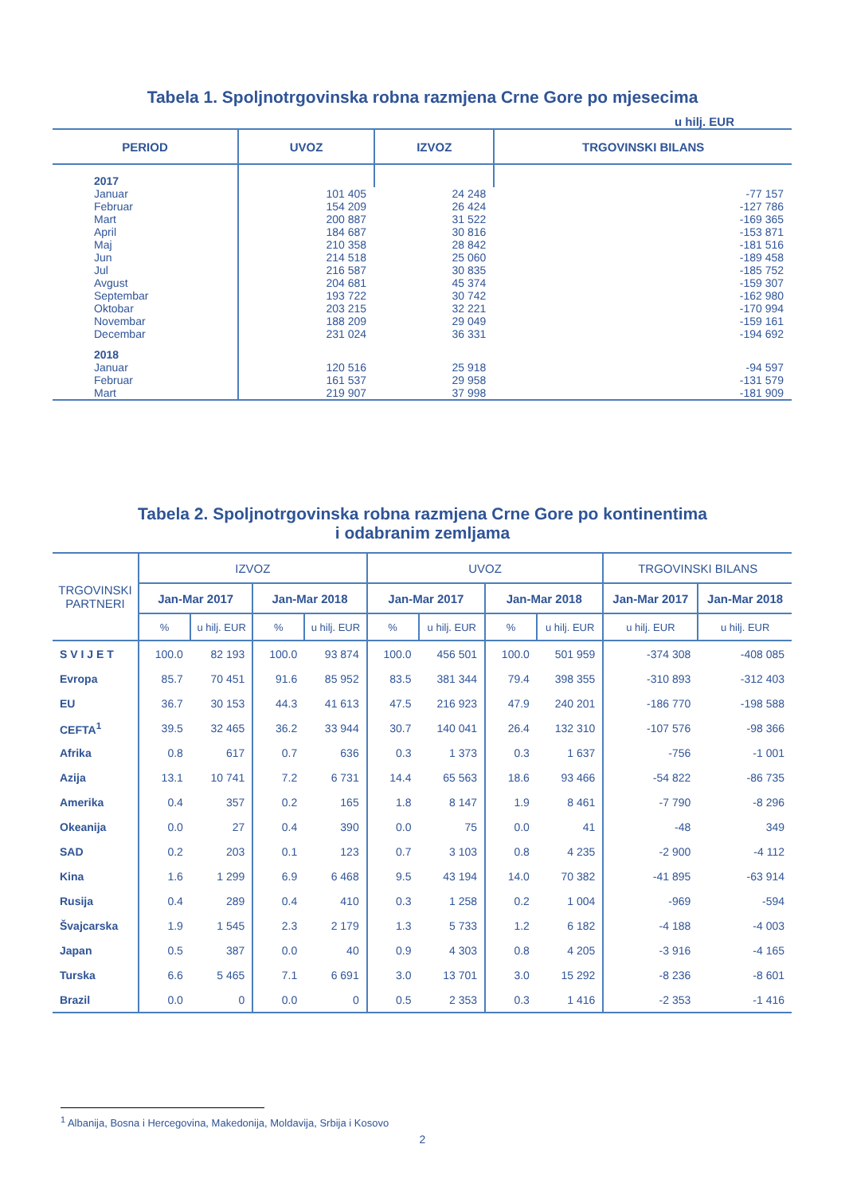Tabela 1. Spoljnotrgovinska robna razmjena Crne Gore po mjesecima
u hilj. EUR
| PERIOD | UVOZ | IZVOZ | TRGOVINSKI BILANS |
| --- | --- | --- | --- |
| 2017 | | | |
| Januar | 101 405 | 24 248 | -77 157 |
| Februar | 154 209 | 26 424 | -127 786 |
| Mart | 200 887 | 31 522 | -169 365 |
| April | 184 687 | 30 816 | -153 871 |
| Maj | 210 358 | 28 842 | -181 516 |
| Jun | 214 518 | 25 060 | -189 458 |
| Jul | 216 587 | 30 835 | -185 752 |
| Avgust | 204 681 | 45 374 | -159 307 |
| Septembar | 193 722 | 30 742 | -162 980 |
| Oktobar | 203 215 | 32 221 | -170 994 |
| Novembar | 188 209 | 29 049 | -159 161 |
| Decembar | 231 024 | 36 331 | -194 692 |
| 2018 | | | |
| Januar | 120 516 | 25 918 | -94 597 |
| Februar | 161 537 | 29 958 | -131 579 |
| Mart | 219 907 | 37 998 | -181 909 |
Tabela 2. Spoljnotrgovinska robna razmjena Crne Gore po kontinentima
i odabranim zemljama
| TRGOVINSKI PARTNERI | IZVOZ | | | | UVOZ | | | | TRGOVINSKI BILANS | |
| --- | --- | --- | --- | --- | --- | --- | --- | --- | --- | --- |
| | Jan-Mar 2017 | | Jan-Mar 2018 | | Jan-Mar 2017 | | Jan-Mar 2018 | | Jan-Mar 2017 | Jan-Mar 2018 |
| | % | u hilj. EUR | % | u hilj. EUR | % | u hilj. EUR | % | u hilj. EUR | u hilj. EUR | u hilj. EUR |
| S V I J E T | 100.0 | 82 193 | 100.0 | 93 874 | 100.0 | 456 501 | 100.0 | 501 959 | -374 308 | -408 085 |
| Evropa | 85.7 | 70 451 | 91.6 | 85 952 | 83.5 | 381 344 | 79.4 | 398 355 | -310 893 | -312 403 |
| EU | 36.7 | 30 153 | 44.3 | 41 613 | 47.5 | 216 923 | 47.9 | 240 201 | -186 770 | -198 588 |
| CEFTA<sup>1</sup> | 39.5 | 32 465 | 36.2 | 33 944 | 30.7 | 140 041 | 26.4 | 132 310 | -107 576 | -98 366 |
| Afrika | 0.8 | 617 | 0.7 | 636 | 0.3 | 1 373 | 0.3 | 1 637 | -756 | -1 001 |
| Azija | 13.1 | 10 741 | 7.2 | 6 731 | 14.4 | 65 563 | 18.6 | 93 466 | -54 822 | -86 735 |
| Amerika | 0.4 | 357 | 0.2 | 165 | 1.8 | 8 147 | 1.9 | 8 461 | -7 790 | -8 296 |
| Okeanija | 0.0 | 27 | 0.4 | 390 | 0.0 | 75 | 0.0 | 41 | -48 | 349 |
| SAD | 0.2 | 203 | 0.1 | 123 | 0.7 | 3 103 | 0.8 | 4 235 | -2 900 | -4 112 |
| Kina | 1.6 | 1 299 | 6.9 | 6 468 | 9.5 | 43 194 | 14.0 | 70 382 | -41 895 | -63 914 |
| Rusija | 0.4 | 289 | 0.4 | 410 | 0.3 | 1 258 | 0.2 | 1 004 | -969 | -594 |
| Švajcarska | 1.9 | 1 545 | 2.3 | 2 179 | 1.3 | 5 733 | 1.2 | 6 182 | -4 188 | -4 003 |
| Japan | 0.5 | 387 | 0.0 | 40 | 0.9 | 4 303 | 0.8 | 4 205 | -3 916 | -4 165 |
| Turska | 6.6 | 5 465 | 7.1 | 6 691 | 3.0 | 13 701 | 3.0 | 15 292 | -8 236 | -8 601 |
| Brazil | 0.0 | 0 | 0.0 | 0 | 0.5 | 2 353 | 0.3 | 1 416 | -2 353 | -1 416 |
<sup>1</sup> Albanija, Bosna i Hercegovina, Makedonija, Moldavija, Srbija i Kosovo
2